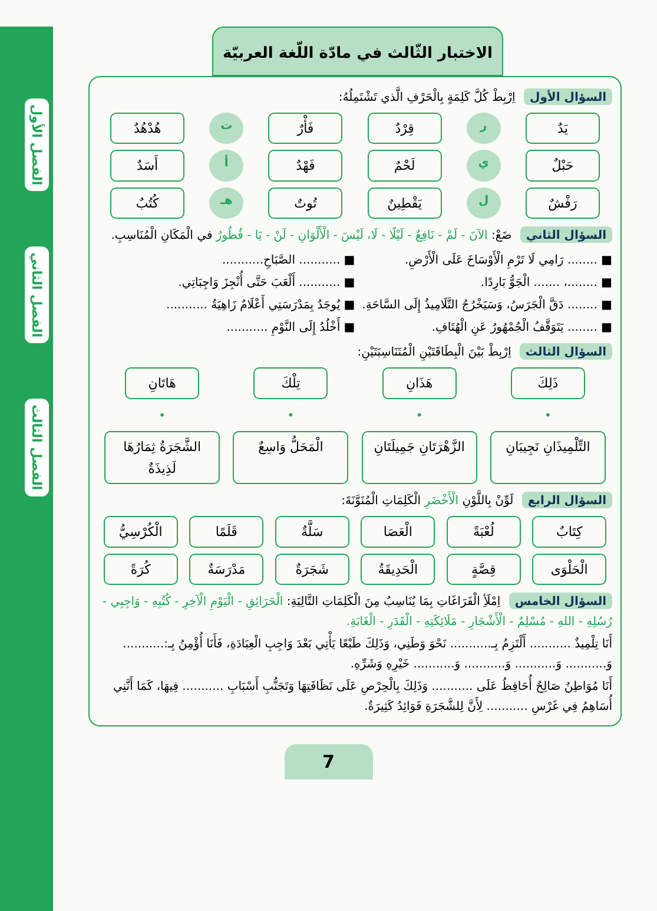الفصل الأول
الفصل الثاني
الفصل الثالث
الاختبار الثّالث في مادّة اللّغة العربيّة
السؤال الأول اِرْبِطْ كُلَّ كَلِمَةٍ بِالْحَرْفِ الَّذي تَشْتَمِلُهُ:
يَدٌ ر قِرْدٌ فَأْرٌ ت هُدْهُدٌ
حَبْلٌ ي لَحْمٌ فَهْدٌ أ أَسَدٌ
رَفْشٌ ل يَقْطِينٌ تُوتٌ هـ كُتُبٌ
السؤال الثاني ضَعْ: الآنَ - لَمْ - نَافِعٌ - لَيْلًا - لَا، لَيْسَ - الْأَلْوَانِ - لَنْ - يَا - فُطُورُ في الْمَكَانِ الْمُنَاسِبِ.
■ ........ رَامِي لَا تَرْمِ الْأَوْسَاخَ عَلَى الْأَرْضِ.
■ ........، ....... الْجَوُّ بَارِدًا.
■ ........ دَقَّ الْجَرَسُ، وَسَيَخْرُجُ التَّلَامِيذُ إِلَى السَّاحَةِ.
■ ........ يَتَوَقَّفُ الْجُمْهُورُ عَنِ الْهُتَافِ.
■ ........... الصَّبَاحِ...........
■ ........... أَلْعَبَ حَتَّى أُنْجِزَ وَاجِبَاتِي.
■ يُوجَدُ بِمَدْرَسَتِي أَعْلَامٌ زَاهِيَةُ ...........
■ أَخْلُدُ إِلَى النَّوْمِ ...........
السؤال الثالث اِرْبِطْ بَيْنَ الْبِطَاقَتَيْنِ الْمُتَنَاسِبَتَيْنِ:
ذَلِكَ هَذَانِ تِلْكَ هَاتَانِ
• • • •
التِّلْمِيذَانِ نَجِيبَانِ الزَّهْرَتَانِ جَمِيلَتَانِ الْمَحَلُّ وَاسِعٌ الشَّجَرَةُ ثِمَارُهَا لَذِيذَةٌ
السؤال الرابع لَوِّنْ بِاللَّوْنِ الْأَخْضَرِ الْكَلِمَاتِ الْمُنَوَّنَةَ:
كِتَابٌ لُعْبَةً الْعَصَا سَلَّةٌ قَلَمًا الْكُرْسِيُّ
الْحَلْوَى قِصَّةٍ الْحَدِيقَةُ شَجَرَةٌ مَدْرَسَةٌ كُرَةً
السؤال الخامس اِمْلَأِ الْفَرَاغَاتِ بِمَا يُنَاسِبُ مِنَ الْكَلِمَاتِ التَّالِيَةِ: الْحَرَائِقِ - الْيَوْمِ الْآخِرِ - كُتُبِهِ - وَاجِبِي - رُسُلِهِ - اللهِ - مُسْلِمٌ - الْأَشْجَارِ - مَلَائِكَتِهِ - الْقَدَرِ - الْغَابَةِ.
أَنَا تِلْمِيذٌ ........... أَلْتَزِمُ بِـ........... نَحْوَ وَطَنِي، وَذَلِكَ طَبْعًا يَأْتِي بَعْدَ وَاجِبِ الْعِبَادَةِ، فَأَنَا أُؤْمِنُ بِـ:........... وَ........... وَ........... وَ........... وَ........... خَيْرِهِ وَشَرِّهِ.
أَنَا مُوَاطِنٌ صَالِحٌ أُحَافِظُ عَلَى ........... وَذَلِكَ بِالْحِرْصِ عَلَى نَظَافَتِهَا وَتَجَنُّبِ أَسْبَابِ ........... فِيهَا، كَمَا أَنَّنِي أُسَاهِمُ فِي غَرْسِ ........... لِأَنَّ لِلشَّجَرَةِ فَوَائِدُ كَثِيرَةٌ.
7